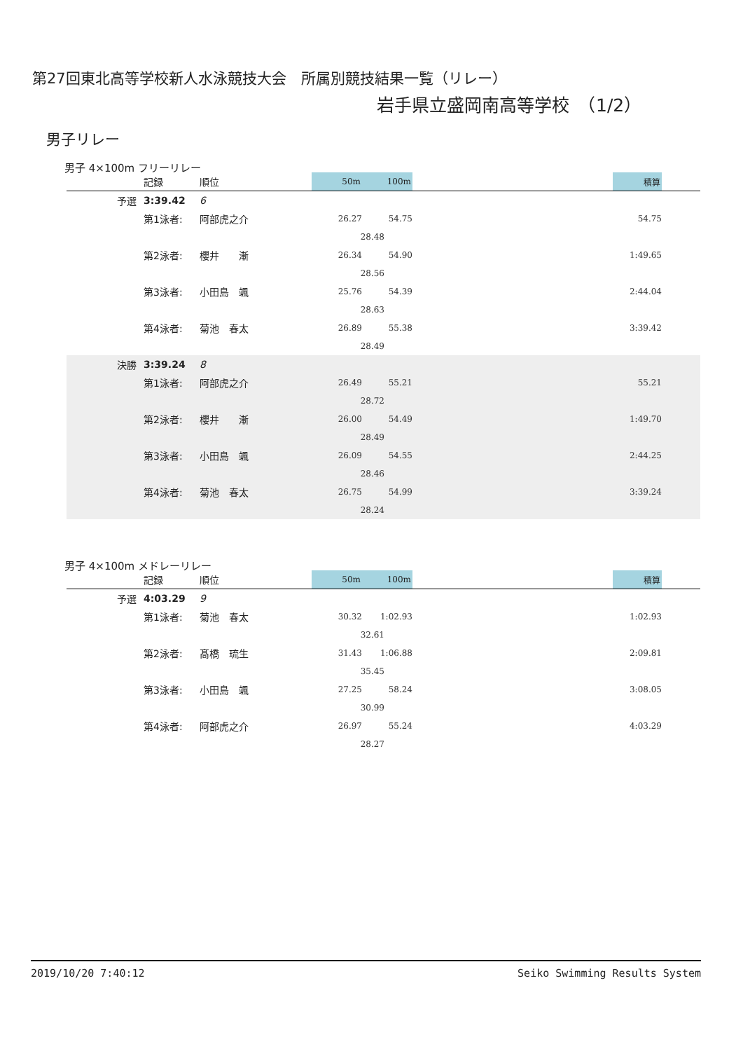第27回東北高等学校新人水泳競技大会　所属別競技結果一覧（リレー）
岩手県立盛岡南高等学校　（1/2）
男子リレー
男子 4×100m フリーリレー
| | 記録 | 順位 | 50m | 100m | | 積算 | |
| --- | --- | --- | --- | --- | --- | --- | --- |
| 予選 | 3:39.42 | 6 | | | | | |
| | 第1泳者: | 阿部虎之介 | 26.27 | 54.75 | | 54.75 | |
| | | | 28.48 | | | | |
| | 第2泳者: | 櫻井 漸 | 26.34 | 54.90 | | 1:49.65 | |
| | | | 28.56 | | | | |
| | 第3泳者: | 小田島 颯 | 25.76 | 54.39 | | 2:44.04 | |
| | | | 28.63 | | | | |
| | 第4泳者: | 菊池 春太 | 26.89 | 55.38 | | 3:39.42 | |
| | | | 28.49 | | | | |
| 決勝 | 3:39.24 | 8 | | | | | |
| | 第1泳者: | 阿部虎之介 | 26.49 | 55.21 | | 55.21 | |
| | | | 28.72 | | | | |
| | 第2泳者: | 櫻井 漸 | 26.00 | 54.49 | | 1:49.70 | |
| | | | 28.49 | | | | |
| | 第3泳者: | 小田島 颯 | 26.09 | 54.55 | | 2:44.25 | |
| | | | 28.46 | | | | |
| | 第4泳者: | 菊池 春太 | 26.75 | 54.99 | | 3:39.24 | |
| | | | 28.24 | | | | |
男子 4×100m メドレーリレー
| | 記録 | 順位 | 50m | 100m | | 積算 | |
| --- | --- | --- | --- | --- | --- | --- | --- |
| 予選 | 4:03.29 | 9 | | | | | |
| | 第1泳者: | 菊池 春太 | 30.32 | 1:02.93 | | 1:02.93 | |
| | | | 32.61 | | | | |
| | 第2泳者: | 髙橋 琉生 | 31.43 | 1:06.88 | | 2:09.81 | |
| | | | 35.45 | | | | |
| | 第3泳者: | 小田島 颯 | 27.25 | 58.24 | | 3:08.05 | |
| | | | 30.99 | | | | |
| | 第4泳者: | 阿部虎之介 | 26.97 | 55.24 | | 4:03.29 | |
| | | | 28.27 | | | | |
2019/10/20 7:40:12 Seiko Swimming Results System